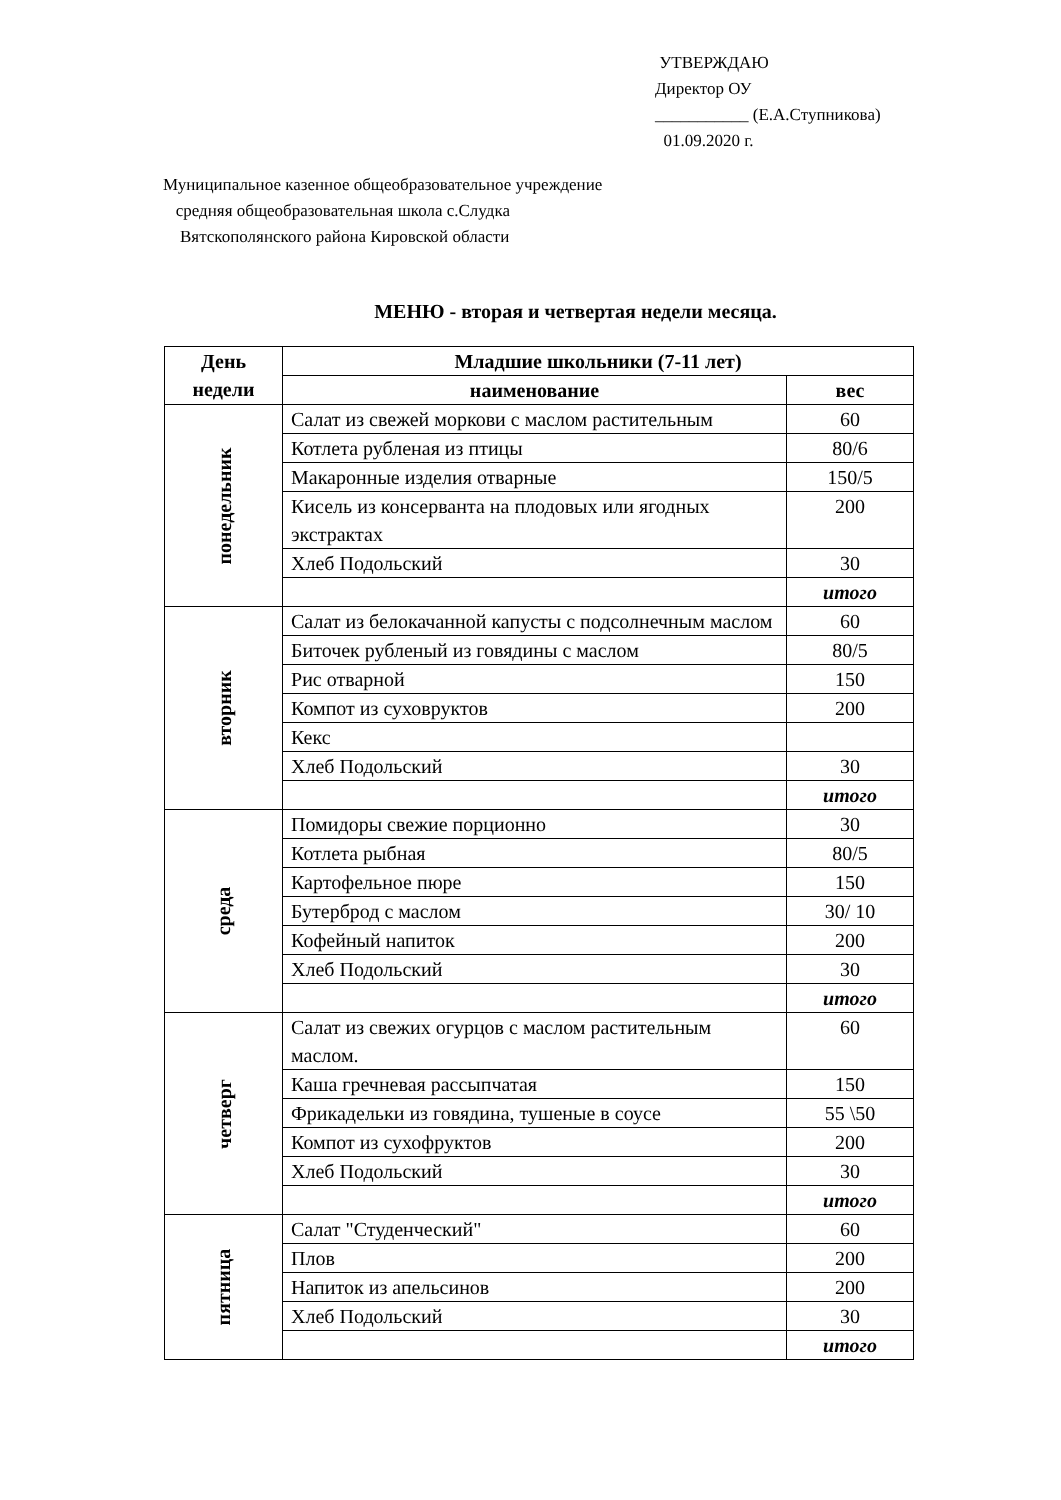УТВЕРЖДАЮ
Директор ОУ
___________ (Е.А.Ступникова)
01.09.2020 г.
Муниципальное казенное общеобразовательное учреждение
средняя общеобразовательная школа с.Слудка
Вятскополянского района Кировской области
МЕНЮ - вторая и четвертая недели месяца.
| День недели | Младшие школьники (7-11 лет) | |
| --- | --- | --- |
| | наименование | вес |
| понедельник | Салат из свежей моркови с маслом растительным | 60 |
| | Котлета рубленая из птицы | 80/6 |
| | Макаронные изделия отварные | 150/5 |
| | Кисель из консерванта на плодовых или ягодных экстрактах | 200 |
| | Хлеб Подольский | 30 |
| | | итого |
| вторник | Салат из белокачанной капусты с подсолнечным маслом | 60 |
| | Биточек рубленый из говядины с маслом | 80/5 |
| | Рис отварной | 150 |
| | Компот из суховруктов | 200 |
| | Кекс | |
| | Хлеб Подольский | 30 |
| | | итого |
| среда | Помидоры свежие порционно | 30 |
| | Котлета рыбная | 80/5 |
| | Картофельное пюре | 150 |
| | Бутерброд с маслом | 30/ 10 |
| | Кофейный напиток | 200 |
| | Хлеб Подольский | 30 |
| | | итого |
| четверг | Салат из свежих огурцов с маслом растительным маслом. | 60 |
| | Каша гречневая рассыпчатая | 150 |
| | Фрикадельки из говядина, тушеные в соусе | 55 \50 |
| | Компот из сухофруктов | 200 |
| | Хлеб Подольский | 30 |
| | | итого |
| пятница | Салат "Студенческий" | 60 |
| | Плов | 200 |
| | Напиток из апельсинов | 200 |
| | Хлеб Подольский | 30 |
| | | итого |